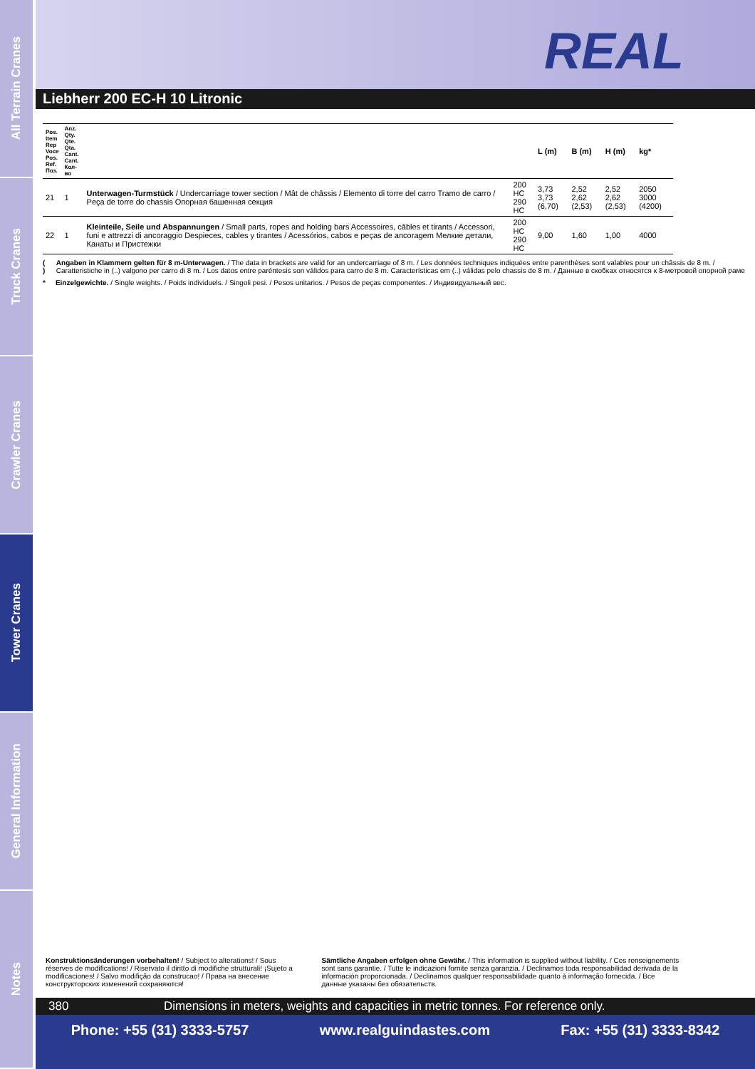All Terrain Cranes
Truck Cranes
Crawler Cranes
Tower Cranes
General Information
Notes
REAL
Liebherr 200 EC-H 10 Litronic
| Pos. Item Rep Voce Pos. Ref. Поз. | Anz. Qty. Qte. Qta. Cant. Cant. Кол-во | | | L (m) | B (m) | H (m) | kg* |
| --- | --- | --- | --- | --- | --- | --- | --- |
| 21 | 1 | Unterwagen-Turmstück / Undercarriage tower section / Mât de châssis / Elemento di torre del carro Tramo de carro / Peça de torre do chassis Опорная башенная секция | 200 HC 290 HC | 3,73 3,73 (6,70) | 2,52 2,62 (2,53) | 2,52 2,62 (2,53) | 2050 3000 (4200) |
| 22 | 1 | Kleinteile, Seile und Abspannungen / Small parts, ropes and holding bars Accessoires, câbles et tirants / Accessori, funi e attrezzi di ancoraggio Despieces, cables y tirantes / Acessórios, cabos e peças de ancoragem Мелкие детали, Канаты и Пристежки | 200 HC 290 HC | 9,00 | 1,60 | 1,00 | 4000 |
( ) Angaben in Klammern gelten für 8 m-Unterwagen. / The data in brackets are valid for an undercarriage of 8 m. / Les données techniques indiquées entre parenthèses sont valables pour un châssis de 8 m. / Caratteristiche in (..) valgono per carro di 8 m. / Los datos entre paréntesis son válidos para carro de 8 m. Características em (..) válidas pelo chassis de 8 m. / Данные в скобках относятся к 8-метровой опорной раме
* Einzelgewichte. / Single weights. / Poids individuels. / Singoli pesi. / Pesos unitarios. / Pesos de peças componentes. / Индивидуальный вес.
Konstruktionsänderungen vorbehalten! / Subject to alterations! / Sous réserves de modifications! / Riservato il diritto di modifiche strutturali! ¡Sujeto a modificaciones! / Salvo modifição da construcao! / Права на внесение конструкторских изменений сохраняются!
Sämtliche Angaben erfolgen ohne Gewähr. / This information is supplied without liability. / Ces renseignements sont sans garantie. / Tutte le indicazioni fornite senza garanzia. / Declinamos toda responsabilidad derivada de la información proporcionada. / Declinamos qualquer responsabilidade quanto à informação fornecida. / Все данные указаны без обязательств.
380 Dimensions in meters, weights and capacities in metric tonnes. For reference only.
Phone: +55 (31) 3333-5757 www.realguindastes.com Fax: +55 (31) 3333-8342